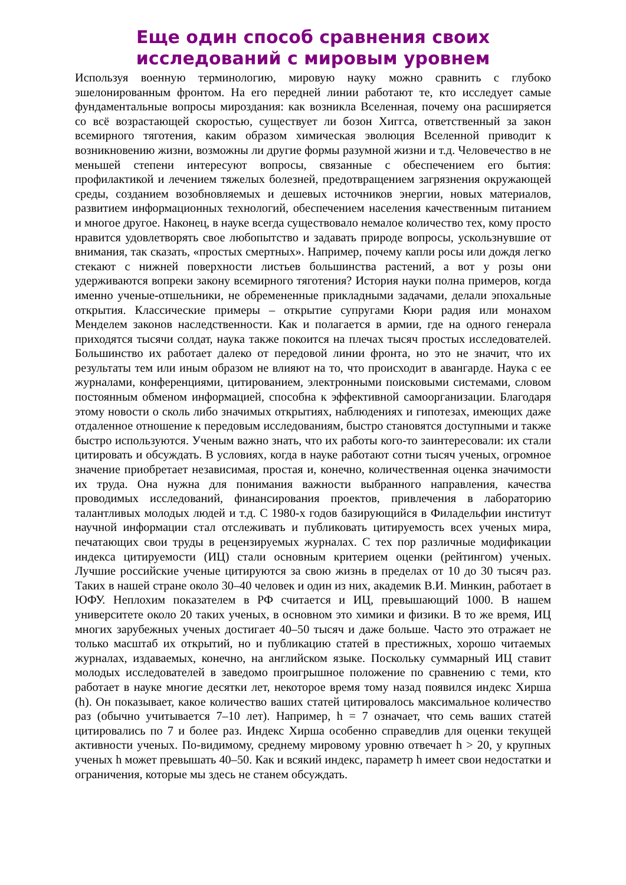Еще один способ сравнения своих исследований с мировым уровнем
Используя военную терминологию, мировую науку можно сравнить с глубоко эшелонированным фронтом. На его передней линии работают те, кто исследует самые фундаментальные вопросы мироздания: как возникла Вселенная, почему она расширяется со всё возрастающей скоростью, существует ли бозон Хиггса, ответственный за закон всемирного тяготения, каким образом химическая эволюция Вселенной приводит к возникновению жизни, возможны ли другие формы разумной жизни и т.д. Человечество в не меньшей степени интересуют вопросы, связанные с обеспечением его бытия: профилактикой и лечением тяжелых болезней, предотвращением загрязнения окружающей среды, созданием возобновляемых и дешевых источников энергии, новых материалов, развитием информационных технологий, обеспечением населения качественным питанием и многое другое. Наконец, в науке всегда существовало немалое количество тех, кому просто нравится удовлетворять свое любопытство и задавать природе вопросы, ускользнувшие от внимания, так сказать, «простых смертных». Например, почему капли росы или дождя легко стекают с нижней поверхности листьев большинства растений, а вот у розы они удерживаются вопреки закону всемирного тяготения? История науки полна примеров, когда именно ученые-отшельники, не обремененные прикладными задачами, делали эпохальные открытия. Классические примеры – открытие супругами Кюри радия или монахом Менделем законов наследственности. Как и полагается в армии, где на одного генерала приходятся тысячи солдат, наука также покоится на плечах тысяч простых исследователей. Большинство их работает далеко от передовой линии фронта, но это не значит, что их результаты тем или иным образом не влияют на то, что происходит в авангарде. Наука с ее журналами, конференциями, цитированием, электронными поисковыми системами, словом постоянным обменом информацией, способна к эффективной самоорганизации. Благодаря этому новости о сколь либо значимых открытиях, наблюдениях и гипотезах, имеющих даже отдаленное отношение к передовым исследованиям, быстро становятся доступными и также быстро используются. Ученым важно знать, что их работы кого-то заинтересовали: их стали цитировать и обсуждать. В условиях, когда в науке работают сотни тысяч ученых, огромное значение приобретает независимая, простая и, конечно, количественная оценка значимости их труда. Она нужна для понимания важности выбранного направления, качества проводимых исследований, финансирования проектов, привлечения в лабораторию талантливых молодых людей и т.д. С 1980-х годов базирующийся в Филадельфии институт научной информации стал отслеживать и публиковать цитируемость всех ученых мира, печатающих свои труды в рецензируемых журналах. С тех пор различные модификации индекса цитируемости (ИЦ) стали основным критерием оценки (рейтингом) ученых. Лучшие российские ученые цитируются за свою жизнь в пределах от 10 до 30 тысяч раз. Таких в нашей стране около 30–40 человек и один из них, академик В.И. Минкин, работает в ЮФУ. Неплохим показателем в РФ считается и ИЦ, превышающий 1000. В нашем университете около 20 таких ученых, в основном это химики и физики. В то же время, ИЦ многих зарубежных ученых достигает 40–50 тысяч и даже больше. Часто это отражает не только масштаб их открытий, но и публикацию статей в престижных, хорошо читаемых журналах, издаваемых, конечно, на английском языке. Поскольку суммарный ИЦ ставит молодых исследователей в заведомо проигрышное положение по сравнению с теми, кто работает в науке многие десятки лет, некоторое время тому назад появился индекс Хирша (h). Он показывает, какое количество ваших статей цитировалось максимальное количество раз (обычно учитывается 7–10 лет). Например, h = 7 означает, что семь ваших статей цитировались по 7 и более раз. Индекс Хирша особенно справедлив для оценки текущей активности ученых. По-видимому, среднему мировому уровню отвечает h > 20, у крупных ученых h может превышать 40–50. Как и всякий индекс, параметр h имеет свои недостатки и ограничения, которые мы здесь не станем обсуждать.